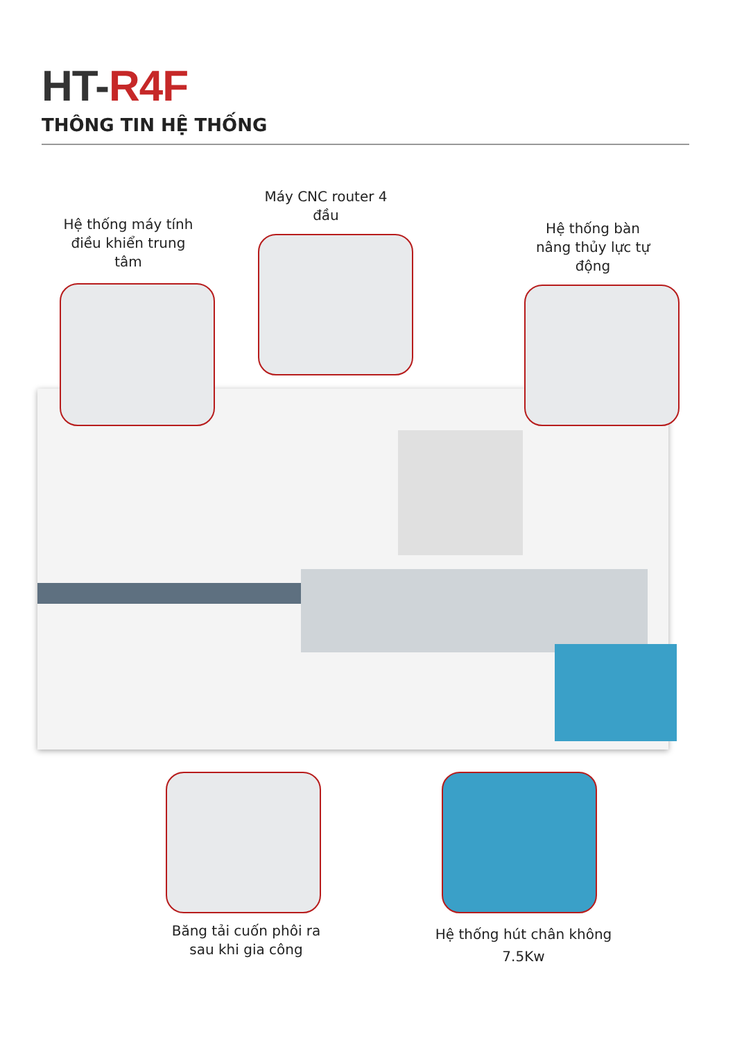HT-R4F
THÔNG TIN HỆ THỐNG
Hệ thống máy tính điều khiển trung tâm
Máy CNC router 4 đầu
Hệ thống bàn nâng thủy lực tự động
Băng tải cuốn phôi ra sau khi gia công
Hệ thống hút chân không 7.5Kw